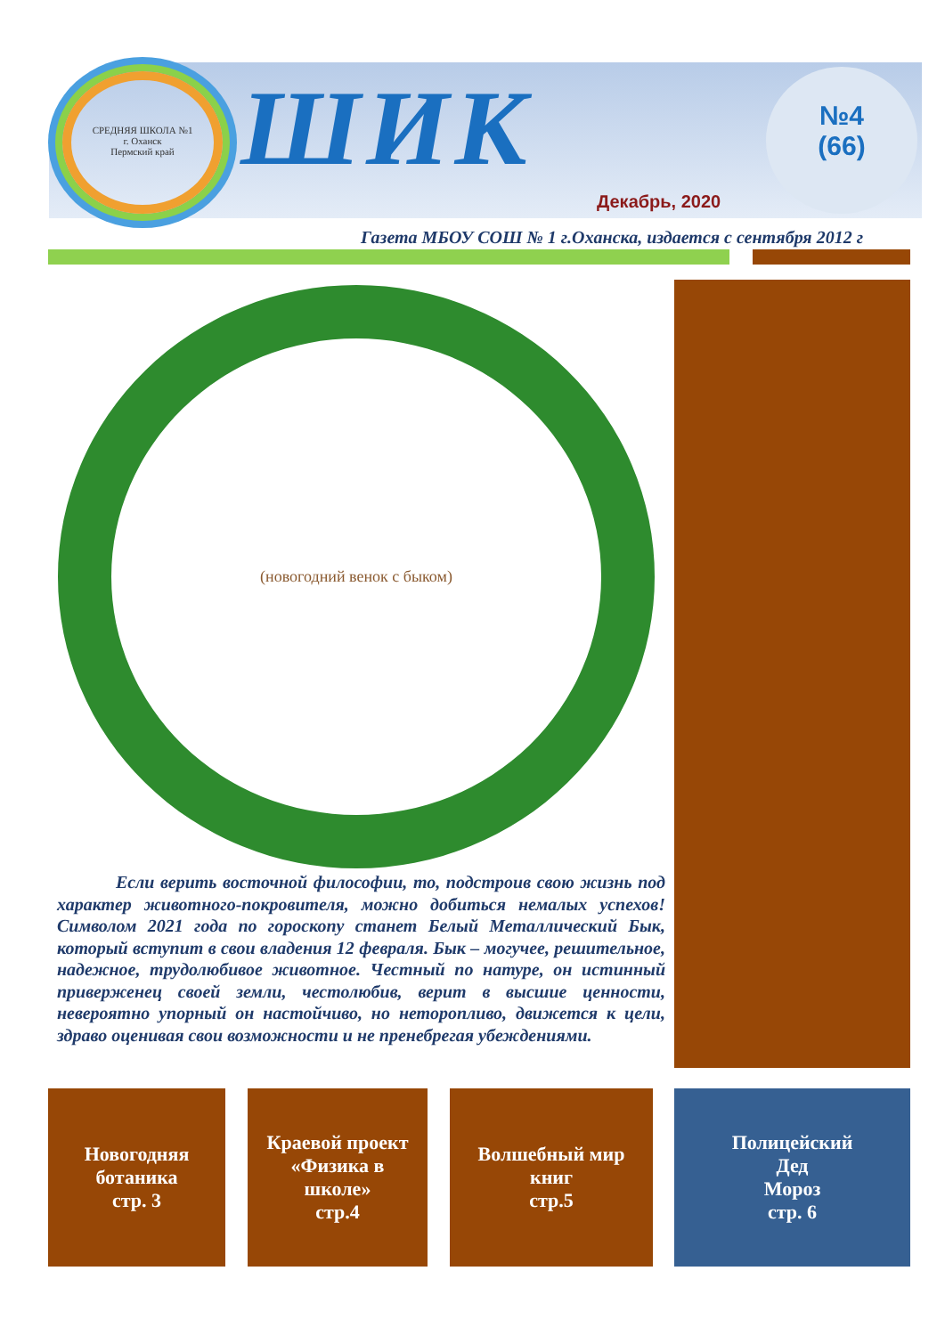СРЕДНЯЯ ШКОЛА №1
г. Оханск
Пермский край
ШИК
№4
(66)
Декабрь, 2020
Газета МБОУ СОШ № 1 г.Оханска, издается с сентября 2012 г
(новогодний венок с быком)
Если верить восточной философии, то, подстроив свою жизнь под характер животного-покровителя, можно добиться немалых успехов! Символом 2021 года по гороскопу станет Белый Металлический Бык, который вступит в свои владения 12 февраля. Бык – могучее, решительное, надежное, трудолюбивое животное. Честный по натуре, он истинный приверженец своей земли, честолюбив, верит в высшие ценности, невероятно упорный он настойчиво, но неторопливо, движется к цели, здраво оценивая свои возможности и не пренебрегая убеждениями.
Новогодняя
ботаника
стр. 3
Краевой проект
«Физика в
школе»
стр.4
Волшебный мир
книг
стр.5
Полицейский
Дед
Мороз
стр. 6